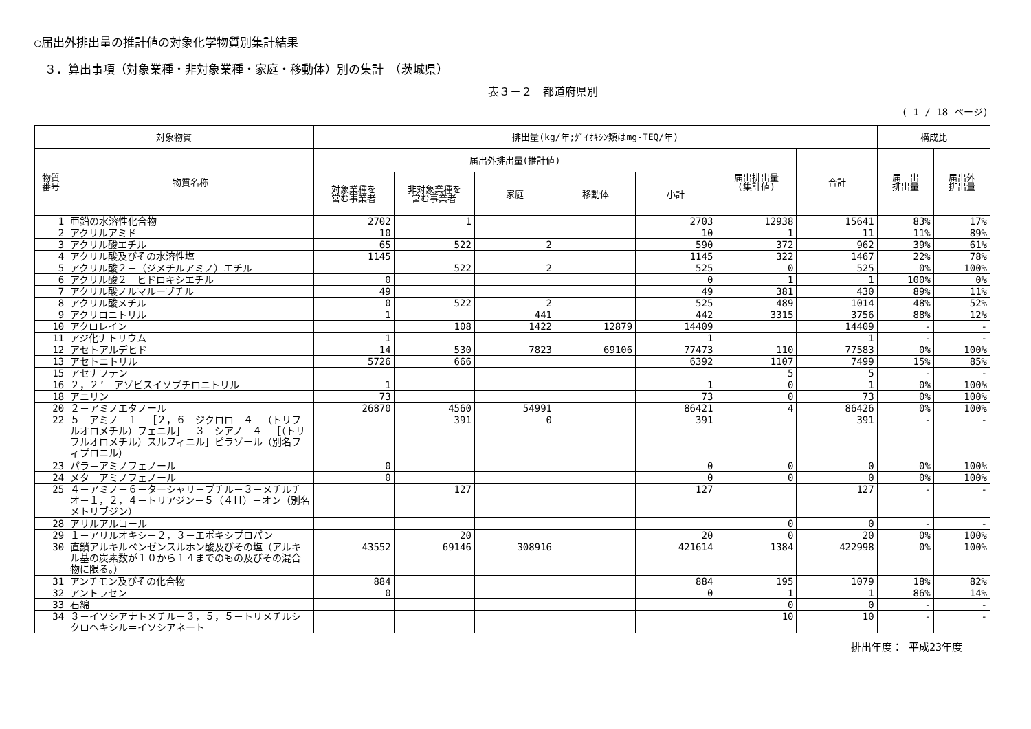○届出外排出量の推計値の対象化学物質別集計結果
３．算出事項（対象業種・非対象業種・家庭・移動体）別の集計　（茨城県）
表３－２　都道府県別
( 1 / 18 ページ)
| 対象物質 | | 排出量(kg/年;ﾀﾞｲｵｷｼﾝ類はmg-TEQ/年) | | | | | | | 構成比 | |
| --- | --- | --- | --- | --- | --- | --- | --- | --- | --- | --- |
| 物質 番号 | 物質名称 | 届出外排出量(推計値) | | | | | 届出排出量 (集計値) | 合計 | 届 出 排出量 | 届出外 排出量 |
| | | 対象業種を 営む事業者 | 非対象業種を 営む事業者 | 家庭 | 移動体 | 小計 | | | | |
| 1 | 亜鉛の水溶性化合物 | 2702 | 1 | | | 2703 | 12938 | 15641 | 83% | 17% |
| 2 | アクリルアミド | 10 | | | | 10 | 1 | 11 | 11% | 89% |
| 3 | アクリル酸エチル | 65 | 522 | 2 | | 590 | 372 | 962 | 39% | 61% |
| 4 | アクリル酸及びその水溶性塩 | 1145 | | | | 1145 | 322 | 1467 | 22% | 78% |
| 5 | アクリル酸２－（ジメチルアミノ）エチル | | 522 | 2 | | 525 | 0 | 525 | 0% | 100% |
| 6 | アクリル酸２－ヒドロキシエチル | 0 | | | | 0 | 1 | 1 | 100% | 0% |
| 7 | アクリル酸ノルマルーブチル | 49 | | | | 49 | 381 | 430 | 89% | 11% |
| 8 | アクリル酸メチル | 0 | 522 | 2 | | 525 | 489 | 1014 | 48% | 52% |
| 9 | アクリロニトリル | 1 | | 441 | | 442 | 3315 | 3756 | 88% | 12% |
| 10 | アクロレイン | | 108 | 1422 | 12879 | 14409 | | 14409 | - | - |
| 11 | アジ化ナトリウム | 1 | | | | 1 | | 1 | - | - |
| 12 | アセトアルデヒド | 14 | 530 | 7823 | 69106 | 77473 | 110 | 77583 | 0% | 100% |
| 13 | アセトニトリル | 5726 | 666 | | | 6392 | 1107 | 7499 | 15% | 85% |
| 15 | アセナフテン | | | | | | 5 | 5 | - | - |
| 16 | ２，２’－アゾビスイソブチロニトリル | 1 | | | | 1 | 0 | 1 | 0% | 100% |
| 18 | アニリン | 73 | | | | 73 | 0 | 73 | 0% | 100% |
| 20 | ２－アミノエタノール | 26870 | 4560 | 54991 | | 86421 | 4 | 86426 | 0% | 100% |
| 22 | ５－アミノ－１－［２，６－ジクロロ－４－（トリフルオロメチル）フェニル］－３－シアノ－４－［（トリフルオロメチル）スルフィニル］ピラゾール（別名フィプロニル） | | 391 | 0 | | 391 | | 391 | - | - |
| 23 | パラ－アミノフェノール | 0 | | | | 0 | 0 | 0 | 0% | 100% |
| 24 | メタ－アミノフェノール | 0 | | | | 0 | 0 | 0 | 0% | 100% |
| 25 | ４－アミノ－６－ターシャリ－ブチル－３－メチルチオ－１，２，４－トリアジン－５（４Ｈ）－オン（別名メトリブジン） | | 127 | | | 127 | | 127 | - | - |
| 28 | アリルアルコール | | | | | | 0 | 0 | - | - |
| 29 | １－アリルオキシ－２，３－エポキシプロパン | | 20 | | | 20 | 0 | 20 | 0% | 100% |
| 30 | 直鎖アルキルベンゼンスルホン酸及びその塩（アルキル基の炭素数が１０から１４までのもの及びその混合物に限る。） | 43552 | 69146 | 308916 | | 421614 | 1384 | 422998 | 0% | 100% |
| 31 | アンチモン及びその化合物 | 884 | | | | 884 | 195 | 1079 | 18% | 82% |
| 32 | アントラセン | 0 | | | | 0 | 1 | 1 | 86% | 14% |
| 33 | 石綿 | | | | | | 0 | 0 | - | - |
| 34 | ３－イソシアナトメチル－３，５，５－トリメチルシクロヘキシル＝イソシアネート | | | | | | 10 | 10 | - | - |
排出年度： 平成23年度